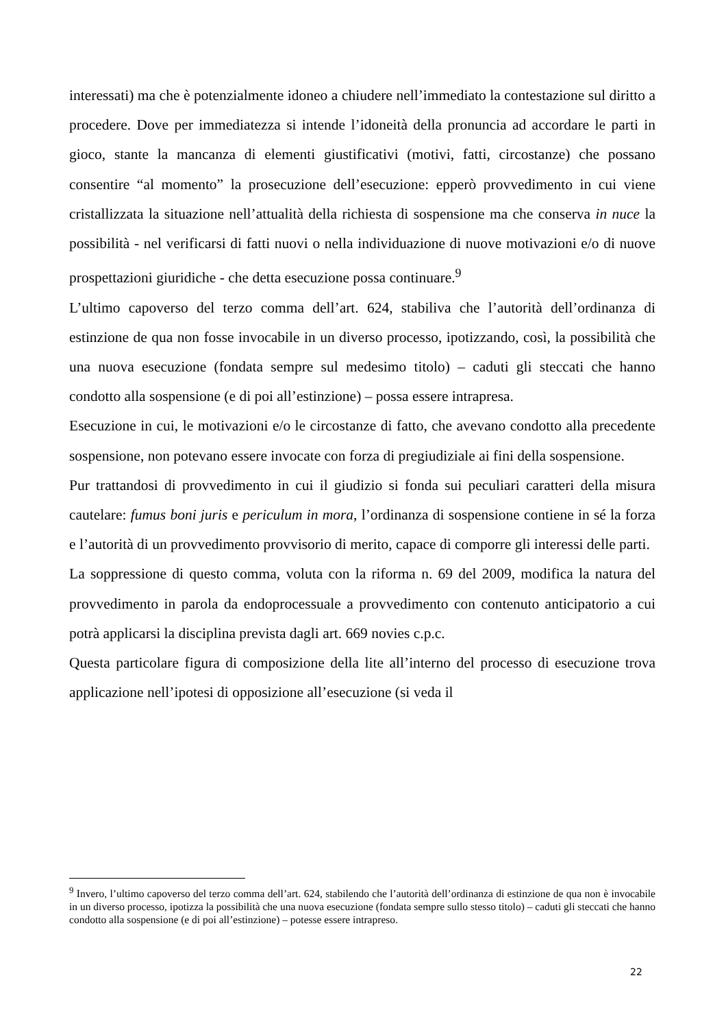interessati) ma che è potenzialmente idoneo a chiudere nell’immediato la contestazione sul diritto a procedere. Dove per immediatezza si intende l’idoneità della pronuncia ad accordare le parti in gioco, stante la mancanza di elementi giustificativi (motivi, fatti, circostanze) che possano consentire “al momento” la prosecuzione dell’esecuzione: epperò provvedimento in cui viene cristallizzata la situazione nell’attualità della richiesta di sospensione ma che conserva in nuce la possibilità - nel verificarsi di fatti nuovi o nella individuazione di nuove motivazioni e/o di nuove prospettazioni giuridiche - che detta esecuzione possa continuare.<sup>9</sup>
L’ultimo capoverso del terzo comma dell’art. 624, stabiliva che l’autorità dell’ordinanza di estinzione de qua non fosse invocabile in un diverso processo, ipotizzando, così, la possibilità che una nuova esecuzione (fondata sempre sul medesimo titolo) – caduti gli steccati che hanno condotto alla sospensione (e di poi all’estinzione) – possa essere intrapresa.
Esecuzione in cui, le motivazioni e/o le circostanze di fatto, che avevano condotto alla precedente sospensione, non potevano essere invocate con forza di pregiudiziale ai fini della sospensione.
Pur trattandosi di provvedimento in cui il giudizio si fonda sui peculiari caratteri della misura cautelare: fumus boni juris e periculum in mora, l’ordinanza di sospensione contiene in sé la forza e l’autorità di un provvedimento provvisorio di merito, capace di comporre gli interessi delle parti.
La soppressione di questo comma, voluta con la riforma n. 69 del 2009, modifica la natura del provvedimento in parola da endoprocessuale a provvedimento con contenuto anticipatorio a cui potrà applicarsi la disciplina prevista dagli art. 669 novies c.p.c.
Questa particolare figura di composizione della lite all’interno del processo di esecuzione trova applicazione nell’ipotesi di opposizione all’esecuzione (si veda il
<sup>9</sup> Invero, l’ultimo capoverso del terzo comma dell’art. 624, stabilendo che l’autorità dell’ordinanza di estinzione de qua non è invocabile in un diverso processo, ipotizza la possibilità che una nuova esecuzione (fondata sempre sullo stesso titolo) – caduti gli steccati che hanno condotto alla sospensione (e di poi all’estinzione) – potesse essere intrapreso.
22